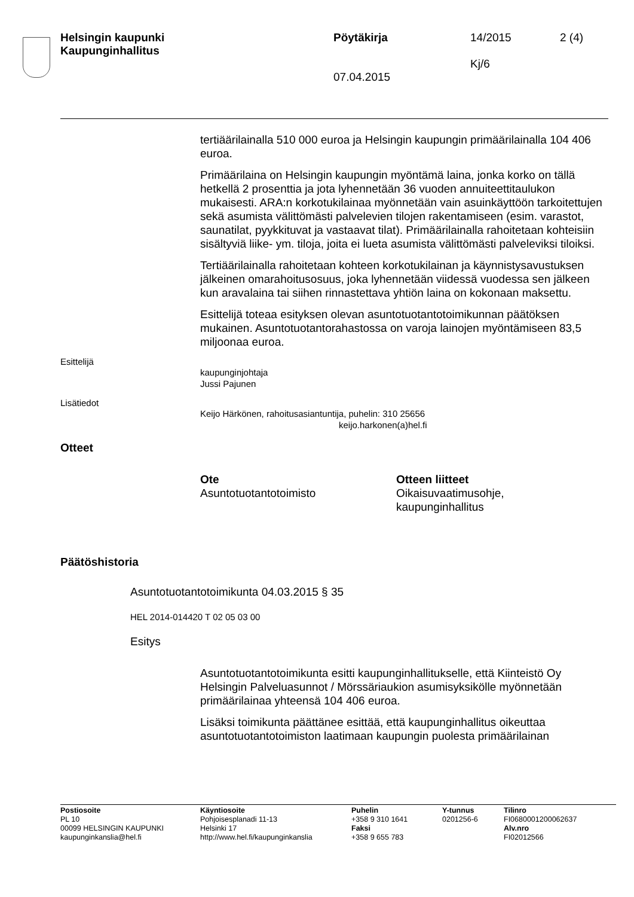Helsingin kaupunki
Kaupunginhallitus
Pöytäkirja 14/2015 2 (4)
07.04.2015
Kj/6
tertiäärilainalla 510 000 euroa ja Helsingin kaupungin primäärilainalla 104 406 euroa.
Primäärilaina on Helsingin kaupungin myöntämä laina, jonka korko on tällä hetkellä 2 prosenttia ja jota lyhennetään 36 vuoden annuiteettitaulukon mukaisesti. ARA:n korkotukilainaa myönnetään vain asuinkäyttöön tarkoitettujen sekä asumista välittömästi palvelevien tilojen rakentamiseen (esim. varastot, saunatilat, pyykkituvat ja vastaavat tilat). Primäärilainalla rahoitetaan kohteisiin sisältyviä liike- ym. tiloja, joita ei lueta asumista välittömästi palveleviksi tiloiksi.
Tertiäärilainalla rahoitetaan kohteen korkotukilainan ja käynnistysavustuksen jälkeinen omarahoitusosuus, joka lyhennetään viidessä vuodessa sen jälkeen kun aravalaina tai siihen rinnastettava yhtiön laina on kokonaan maksettu.
Esittelijä toteaa esityksen olevan asuntotuotantotoimikunnan päätöksen mukainen. Asuntotuotantorahastossa on varoja lainojen myöntämiseen 83,5 miljoonaa euroa.
Esittelijä
kaupunginjohtaja
Jussi Pajunen
Lisätiedot
Keijo Härkönen, rahoitusasiantuntija, puhelin: 310 25656
keijo.harkonen(a)hel.fi
Otteet
Ote
Asuntotuotantotoimisto
Otteen liitteet
Oikaisuvaatimusohje,
kaupunginhallitus
Päätöshistoria
Asuntotuotantotoimikunta 04.03.2015 § 35
HEL 2014-014420 T 02 05 03 00
Esitys
Asuntotuotantotoimikunta esitti kaupunginhallitukselle, että Kiinteistö Oy Helsingin Palveluasunnot / Mörssäriaukion asumisyksikölle myönnetään primäärilainaa yhteensä 104 406 euroa.
Lisäksi toimikunta päättänee esittää, että kaupunginhallitus oikeuttaa asuntotuotantotoimiston laatimaan kaupungin puolesta primäärilainan
Postiosoite
PL 10
00099 HELSINGIN KAUPUNKI
kaupunginkanslia@hel.fi
Käyntiosoite
Pohjoisesplanadi 11-13
Helsinki 17
http://www.hel.fi/kaupunginkanslia
Puhelin
+358 9 310 1641
Faksi
+358 9 655 783
Y-tunnus
0201256-6
Tilinro
FI0680001200062637
Alv.nro
FI02012566